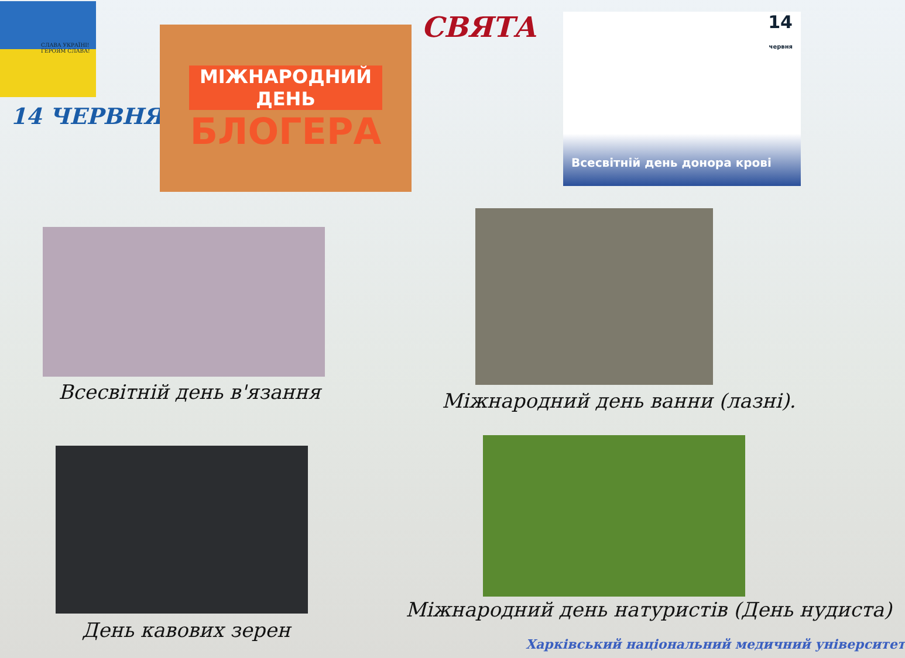СЛАВА УКРАЇНІ! ГЕРОЯМ СЛАВА!
14 ЧЕРВНЯ
МІЖНАРОДНИЙ ДЕНЬ
БЛОГЕРА
СВЯТА
14
червня
Всесвітній день донора крові
Всесвітній день в'язання Міжнародний день ванни (лазні).
День кавових зерен
Міжнародний день натуристів (День нудиста)
Харківський національний медичний університет